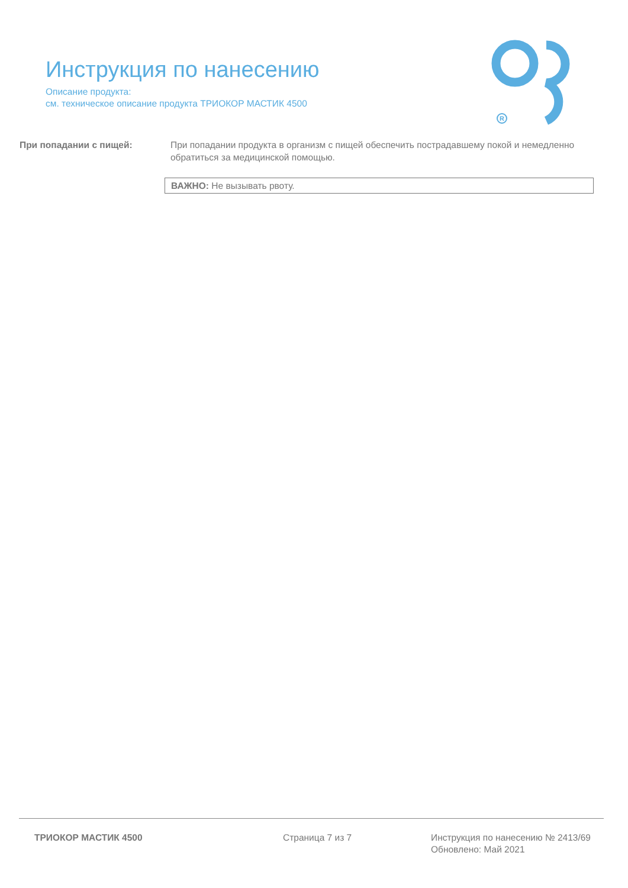Инструкция по нанесению
Описание продукта:
см. техническое описание продукта ТРИОКОР МАСТИК 4500
R
При попадании с пищей: При попадании продукта в организм с пищей обеспечить пострадавшему покой и немедленно обратиться за медицинской помощью.
ВАЖНО: Не вызывать рвоту.
ТРИОКОР МАСТИК 4500 Страница 7 из 7 Инструкция по нанесению № 2413/69
Обновлено: Май 2021